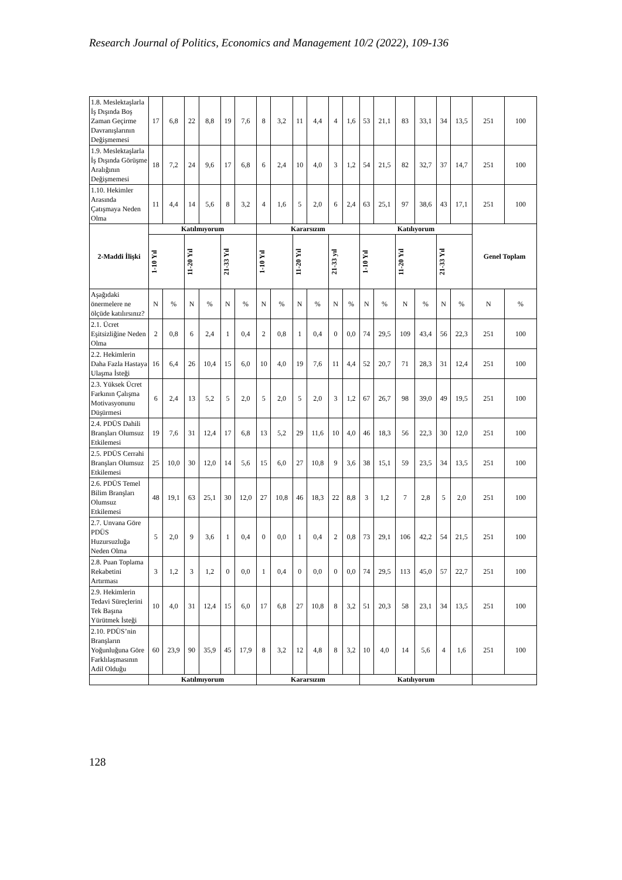Research Journal of Politics, Economics and Management 10/2 (2022), 109-136
| 1.8. Meslektaşlarla İş Dışında Boş Zaman Geçirme Davranışlarının Değişmemesi | 17 | 6,8 | 22 | 8,8 | 19 | 7,6 | 8 | 3,2 | 11 | 4,4 | 4 | 1,6 | 53 | 21,1 | 83 | 33,1 | 34 | 13,5 | 251 | 100 |
| 1.9. Meslektaşlarla İş Dışında Görüşme Aralığının Değişmemesi | 18 | 7,2 | 24 | 9,6 | 17 | 6,8 | 6 | 2,4 | 10 | 4,0 | 3 | 1,2 | 54 | 21,5 | 82 | 32,7 | 37 | 14,7 | 251 | 100 |
| 1.10. Hekimler Arasında Çatışmaya Neden Olma | 11 | 4,4 | 14 | 5,6 | 8 | 3,2 | 4 | 1,6 | 5 | 2,0 | 6 | 2,4 | 63 | 25,1 | 97 | 38,6 | 43 | 17,1 | 251 | 100 |
| 2-Maddi İlişki | Katılmıyorum | | | | | | Kararsızım | | | | | | Katılıyorum | | | | | | Genel Toplam | |
| | 1-10 Yıl | | 11-20 Yıl | | 21-33 Yıl | | 1-10 Yıl | | 11-20 Yıl | | 21-33 yıl | | 1-10 Yıl | | 11-20 Yıl | | 21-33 Yıl | | | |
| Aşağıdaki önermelere ne ölçüde katılırsınız? | N | % | N | % | N | % | N | % | N | % | N | % | N | % | N | % | N | % | N | % |
| 2.1. Ücret Eşitsizliğine Neden Olma | 2 | 0,8 | 6 | 2,4 | 1 | 0,4 | 2 | 0,8 | 1 | 0,4 | 0 | 0,0 | 74 | 29,5 | 109 | 43,4 | 56 | 22,3 | 251 | 100 |
| 2.2. Hekimlerin Daha Fazla Hastaya Ulaşma İsteği | 16 | 6,4 | 26 | 10,4 | 15 | 6,0 | 10 | 4,0 | 19 | 7,6 | 11 | 4,4 | 52 | 20,7 | 71 | 28,3 | 31 | 12,4 | 251 | 100 |
| 2.3. Yüksek Ücret Farkının Çalışma Motivasyonunu Düşürmesi | 6 | 2,4 | 13 | 5,2 | 5 | 2,0 | 5 | 2,0 | 5 | 2,0 | 3 | 1,2 | 67 | 26,7 | 98 | 39,0 | 49 | 19,5 | 251 | 100 |
| 2.4. PDÜS Dahili Branşları Olumsuz Etkilemesi | 19 | 7,6 | 31 | 12,4 | 17 | 6,8 | 13 | 5,2 | 29 | 11,6 | 10 | 4,0 | 46 | 18,3 | 56 | 22,3 | 30 | 12,0 | 251 | 100 |
| 2.5. PDÜS Cerrahi Branşları Olumsuz Etkilemesi | 25 | 10,0 | 30 | 12,0 | 14 | 5,6 | 15 | 6,0 | 27 | 10,8 | 9 | 3,6 | 38 | 15,1 | 59 | 23,5 | 34 | 13,5 | 251 | 100 |
| 2.6. PDÜS Temel Bilim Branşları Olumsuz Etkilemesi | 48 | 19,1 | 63 | 25,1 | 30 | 12,0 | 27 | 10,8 | 46 | 18,3 | 22 | 8,8 | 3 | 1,2 | 7 | 2,8 | 5 | 2,0 | 251 | 100 |
| 2.7. Unvana Göre PDÜS Huzursuzluğa Neden Olma | 5 | 2,0 | 9 | 3,6 | 1 | 0,4 | 0 | 0,0 | 1 | 0,4 | 2 | 0,8 | 73 | 29,1 | 106 | 42,2 | 54 | 21,5 | 251 | 100 |
| 2.8. Puan Toplama Rekabetini Artırması | 3 | 1,2 | 3 | 1,2 | 0 | 0,0 | 1 | 0,4 | 0 | 0,0 | 0 | 0,0 | 74 | 29,5 | 113 | 45,0 | 57 | 22,7 | 251 | 100 |
| 2.9. Hekimlerin Tedavi Süreçlerini Tek Başına Yürütmek İsteği | 10 | 4,0 | 31 | 12,4 | 15 | 6,0 | 17 | 6,8 | 27 | 10,8 | 8 | 3,2 | 51 | 20,3 | 58 | 23,1 | 34 | 13,5 | 251 | 100 |
| 2.10. PDÜS’nin Branşların Yoğunluğuna Göre Farklılaşmasının Adil Olduğu | 60 | 23,9 | 90 | 35,9 | 45 | 17,9 | 8 | 3,2 | 12 | 4,8 | 8 | 3,2 | 10 | 4,0 | 14 | 5,6 | 4 | 1,6 | 251 | 100 |
| | Katılmıyorum | | | | | | Kararsızım | | | | | | Katılıyorum | | | | | | | |
128